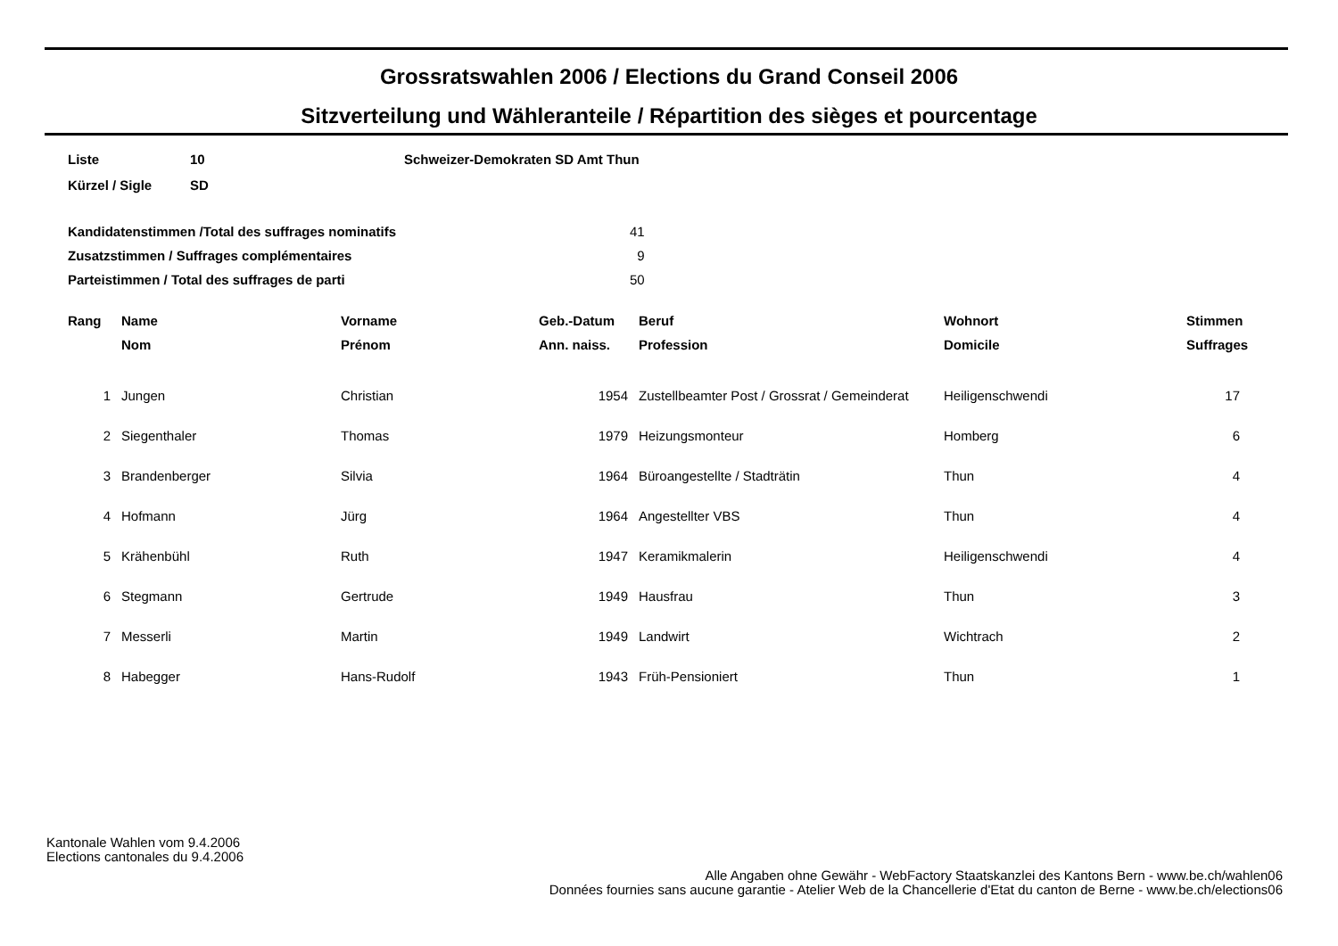Grossratswahlen 2006 / Elections du Grand Conseil 2006
Sitzverteilung und Wähleranteile / Répartition des sièges et pourcentage
| Liste | 10 | Schweizer-Demokraten SD Amt Thun |
| Kürzel / Sigle | SD | |
| Kandidatenstimmen /Total des suffrages nominatifs | 41 |
| Zusatzstimmen / Suffrages complémentaires | 9 |
| Parteistimmen / Total des suffrages de parti | 50 |
| Rang | Name | Vorname | Geb.-Datum | Beruf | Wohnort | Stimmen |
| --- | --- | --- | --- | --- | --- | --- |
| | Nom | Prénom | Ann. naiss. | Profession | Domicile | Suffrages |
| 1 | Jungen | Christian | 1954 | Zustellbeamter Post / Grossrat / Gemeinderat | Heiligenschwendi | 17 |
| 2 | Siegenthaler | Thomas | 1979 | Heizungsmonteur | Homberg | 6 |
| 3 | Brandenberger | Silvia | 1964 | Büroangestellte / Stadträtin | Thun | 4 |
| 4 | Hofmann | Jürg | 1964 | Angestellter VBS | Thun | 4 |
| 5 | Krähenbühl | Ruth | 1947 | Keramikmalerin | Heiligenschwendi | 4 |
| 6 | Stegmann | Gertrude | 1949 | Hausfrau | Thun | 3 |
| 7 | Messerli | Martin | 1949 | Landwirt | Wichtrach | 2 |
| 8 | Habegger | Hans-Rudolf | 1943 | Früh-Pensioniert | Thun | 1 |
Kantonale Wahlen vom 9.4.2006
Elections cantonales du 9.4.2006
Alle Angaben ohne Gewähr - WebFactory Staatskanzlei des Kantons Bern - www.be.ch/wahlen06
Données fournies sans aucune garantie - Atelier Web de la Chancellerie d'Etat du canton de Berne - www.be.ch/elections06